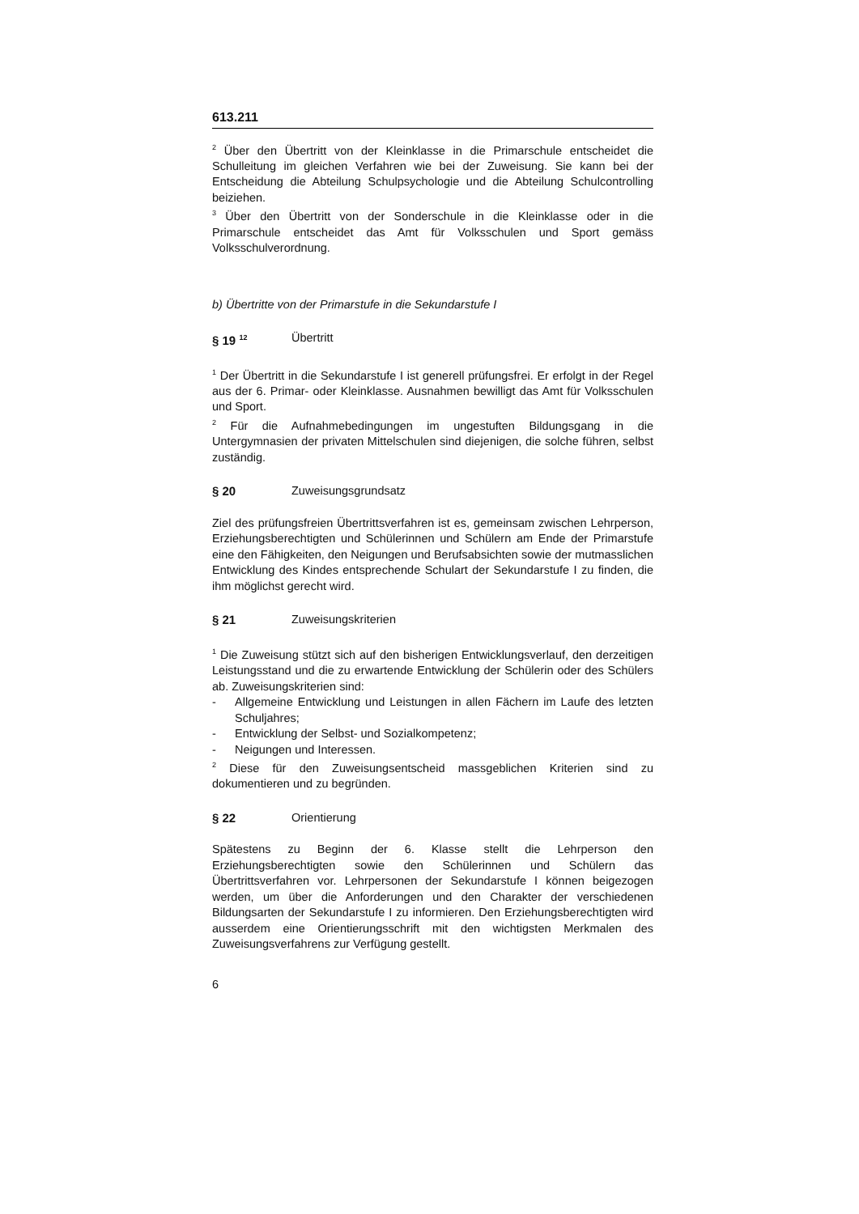613.211
<sup>2</sup> Über den Übertritt von der Kleinklasse in die Primarschule entscheidet die Schulleitung im gleichen Verfahren wie bei der Zuweisung. Sie kann bei der Entscheidung die Abteilung Schulpsychologie und die Abteilung Schulcontrolling beiziehen.
<sup>3</sup> Über den Übertritt von der Sonderschule in die Kleinklasse oder in die Primarschule entscheidet das Amt für Volksschulen und Sport gemäss Volksschulverordnung.
b) Übertritte von der Primarstufe in die Sekundarstufe I
§ 19 <sup>12</sup> Übertritt
<sup>1</sup> Der Übertritt in die Sekundarstufe I ist generell prüfungsfrei. Er erfolgt in der Regel aus der 6. Primar- oder Kleinklasse. Ausnahmen bewilligt das Amt für Volksschulen und Sport.
<sup>2</sup> Für die Aufnahmebedingungen im ungestuften Bildungsgang in die Untergymnasien der privaten Mittelschulen sind diejenigen, die solche führen, selbst zuständig.
§ 20 Zuweisungsgrundsatz
Ziel des prüfungsfreien Übertrittsverfahren ist es, gemeinsam zwischen Lehrperson, Erziehungsberechtigten und Schülerinnen und Schülern am Ende der Primarstufe eine den Fähigkeiten, den Neigungen und Berufsabsichten sowie der mutmasslichen Entwicklung des Kindes entsprechende Schulart der Sekundarstufe I zu finden, die ihm möglichst gerecht wird.
§ 21 Zuweisungskriterien
<sup>1</sup> Die Zuweisung stützt sich auf den bisherigen Entwicklungsverlauf, den derzeitigen Leistungsstand und die zu erwartende Entwicklung der Schülerin oder des Schülers ab. Zuweisungskriterien sind:
- Allgemeine Entwicklung und Leistungen in allen Fächern im Laufe des letzten Schuljahres;
- Entwicklung der Selbst- und Sozialkompetenz;
- Neigungen und Interessen.
<sup>2</sup> Diese für den Zuweisungsentscheid massgeblichen Kriterien sind zu dokumentieren und zu begründen.
§ 22 Orientierung
Spätestens zu Beginn der 6. Klasse stellt die Lehrperson den Erziehungsberechtigten sowie den Schülerinnen und Schülern das Übertrittsverfahren vor. Lehrpersonen der Sekundarstufe I können beigezogen werden, um über die Anforderungen und den Charakter der verschiedenen Bildungsarten der Sekundarstufe I zu informieren. Den Erziehungsberechtigten wird ausserdem eine Orientierungsschrift mit den wichtigsten Merkmalen des Zuweisungsverfahrens zur Verfügung gestellt.
6